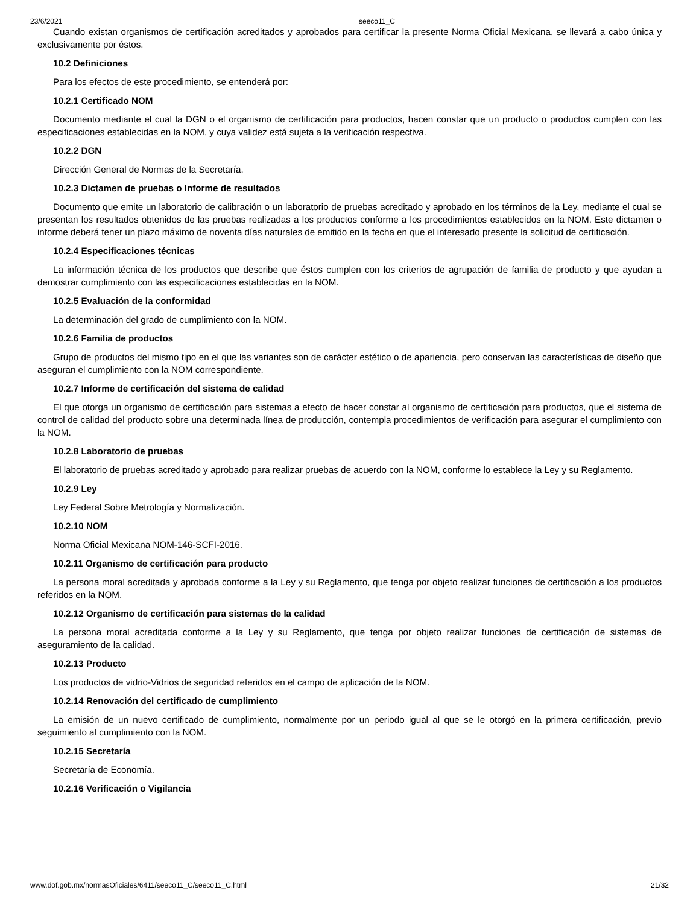23/6/2021 seeco11_C
Cuando existan organismos de certificación acreditados y aprobados para certificar la presente Norma Oficial Mexicana, se llevará a cabo única y exclusivamente por éstos.
10.2 Definiciones
Para los efectos de este procedimiento, se entenderá por:
10.2.1 Certificado NOM
Documento mediante el cual la DGN o el organismo de certificación para productos, hacen constar que un producto o productos cumplen con las especificaciones establecidas en la NOM, y cuya validez está sujeta a la verificación respectiva.
10.2.2 DGN
Dirección General de Normas de la Secretaría.
10.2.3 Dictamen de pruebas o Informe de resultados
Documento que emite un laboratorio de calibración o un laboratorio de pruebas acreditado y aprobado en los términos de la Ley, mediante el cual se presentan los resultados obtenidos de las pruebas realizadas a los productos conforme a los procedimientos establecidos en la NOM. Este dictamen o informe deberá tener un plazo máximo de noventa días naturales de emitido en la fecha en que el interesado presente la solicitud de certificación.
10.2.4 Especificaciones técnicas
La información técnica de los productos que describe que éstos cumplen con los criterios de agrupación de familia de producto y que ayudan a demostrar cumplimiento con las especificaciones establecidas en la NOM.
10.2.5 Evaluación de la conformidad
La determinación del grado de cumplimiento con la NOM.
10.2.6 Familia de productos
Grupo de productos del mismo tipo en el que las variantes son de carácter estético o de apariencia, pero conservan las características de diseño que aseguran el cumplimiento con la NOM correspondiente.
10.2.7 Informe de certificación del sistema de calidad
El que otorga un organismo de certificación para sistemas a efecto de hacer constar al organismo de certificación para productos, que el sistema de control de calidad del producto sobre una determinada línea de producción, contempla procedimientos de verificación para asegurar el cumplimiento con la NOM.
10.2.8 Laboratorio de pruebas
El laboratorio de pruebas acreditado y aprobado para realizar pruebas de acuerdo con la NOM, conforme lo establece la Ley y su Reglamento.
10.2.9 Ley
Ley Federal Sobre Metrología y Normalización.
10.2.10 NOM
Norma Oficial Mexicana NOM-146-SCFI-2016.
10.2.11 Organismo de certificación para producto
La persona moral acreditada y aprobada conforme a la Ley y su Reglamento, que tenga por objeto realizar funciones de certificación a los productos referidos en la NOM.
10.2.12 Organismo de certificación para sistemas de la calidad
La persona moral acreditada conforme a la Ley y su Reglamento, que tenga por objeto realizar funciones de certificación de sistemas de aseguramiento de la calidad.
10.2.13 Producto
Los productos de vidrio-Vidrios de seguridad referidos en el campo de aplicación de la NOM.
10.2.14 Renovación del certificado de cumplimiento
La emisión de un nuevo certificado de cumplimiento, normalmente por un periodo igual al que se le otorgó en la primera certificación, previo seguimiento al cumplimiento con la NOM.
10.2.15 Secretaría
Secretaría de Economía.
10.2.16 Verificación o Vigilancia
www.dof.gob.mx/normasOficiales/6411/seeco11_C/seeco11_C.html 21/32